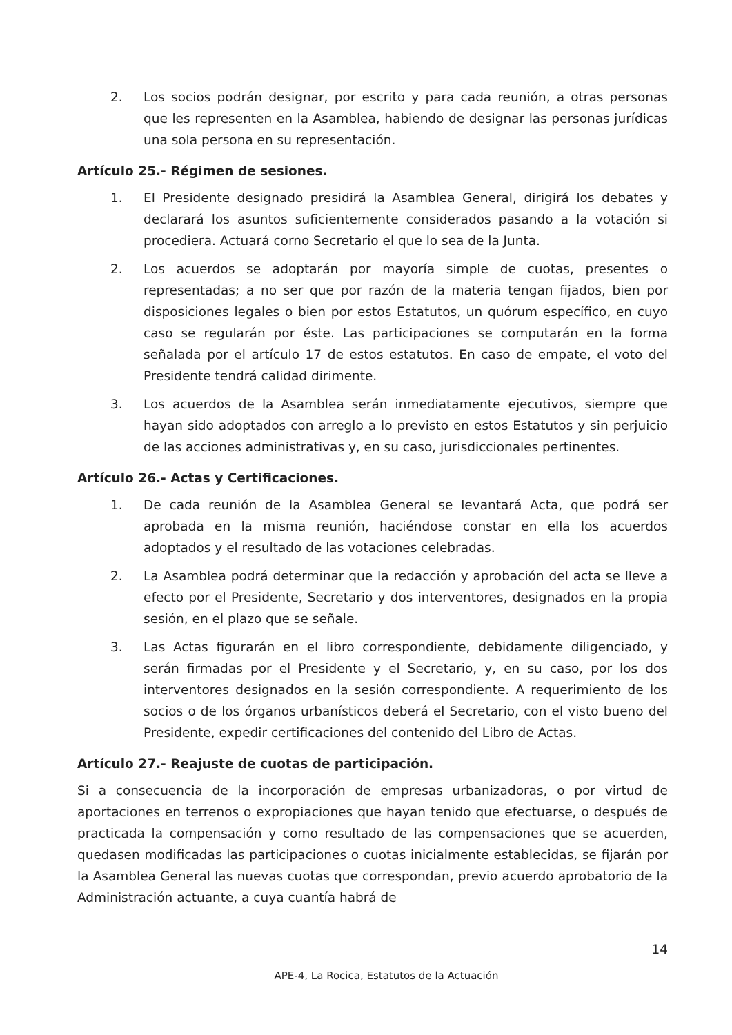2. Los socios podrán designar, por escrito y para cada reunión, a otras personas que les representen en la Asamblea, habiendo de designar las personas jurídicas una sola persona en su representación.
Artículo 25.- Régimen de sesiones.
1. El Presidente designado presidirá la Asamblea General, dirigirá los debates y declarará los asuntos suficientemente considerados pasando a la votación si procediera. Actuará corno Secretario el que lo sea de la Junta.
2. Los acuerdos se adoptarán por mayoría simple de cuotas, presentes o representadas; a no ser que por razón de la materia tengan fijados, bien por disposiciones legales o bien por estos Estatutos, un quórum específico, en cuyo caso se regularán por éste. Las participaciones se computarán en la forma señalada por el artículo 17 de estos estatutos. En caso de empate, el voto del Presidente tendrá calidad dirimente.
3. Los acuerdos de la Asamblea serán inmediatamente ejecutivos, siempre que hayan sido adoptados con arreglo a lo previsto en estos Estatutos y sin perjuicio de las acciones administrativas y, en su caso, jurisdiccionales pertinentes.
Artículo 26.- Actas y Certificaciones.
1. De cada reunión de la Asamblea General se levantará Acta, que podrá ser aprobada en la misma reunión, haciéndose constar en ella los acuerdos adoptados y el resultado de las votaciones celebradas.
2. La Asamblea podrá determinar que la redacción y aprobación del acta se lleve a efecto por el Presidente, Secretario y dos interventores, designados en la propia sesión, en el plazo que se señale.
3. Las Actas figurarán en el libro correspondiente, debidamente diligenciado, y serán firmadas por el Presidente y el Secretario, y, en su caso, por los dos interventores designados en la sesión correspondiente. A requerimiento de los socios o de los órganos urbanísticos deberá el Secretario, con el visto bueno del Presidente, expedir certificaciones del contenido del Libro de Actas.
Artículo 27.- Reajuste de cuotas de participación.
Si a consecuencia de la incorporación de empresas urbanizadoras, o por virtud de aportaciones en terrenos o expropiaciones que hayan tenido que efectuarse, o después de practicada la compensación y como resultado de las compensaciones que se acuerden, quedasen modificadas las participaciones o cuotas inicialmente establecidas, se fijarán por la Asamblea General las nuevas cuotas que correspondan, previo acuerdo aprobatorio de la Administración actuante, a cuya cuantía habrá de
14
APE-4, La Rocica, Estatutos de la Actuación